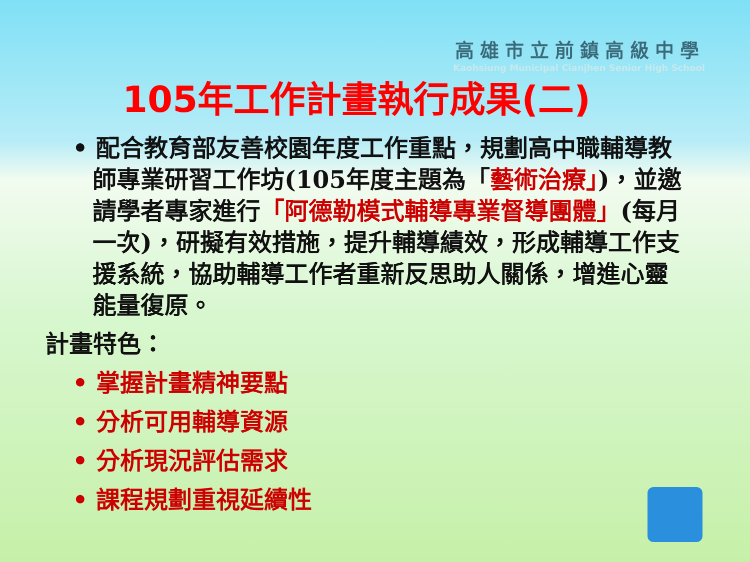高雄市立前鎮高級中學
Kaohsiung Municipal Cianjhen Senior High School
105年工作計畫執行成果(二)
• 配合教育部友善校園年度工作重點，規劃高中職輔導教師專業研習工作坊(105年度主題為「藝術治療」)，並邀請學者專家進行「阿德勒模式輔導專業督導團體」(每月一次)，研擬有效措施，提升輔導績效，形成輔導工作支援系統，協助輔導工作者重新反思助人關係，增進心靈能量復原。
計畫特色：
• 掌握計畫精神要點
• 分析可用輔導資源
• 分析現況評估需求
• 課程規劃重視延續性